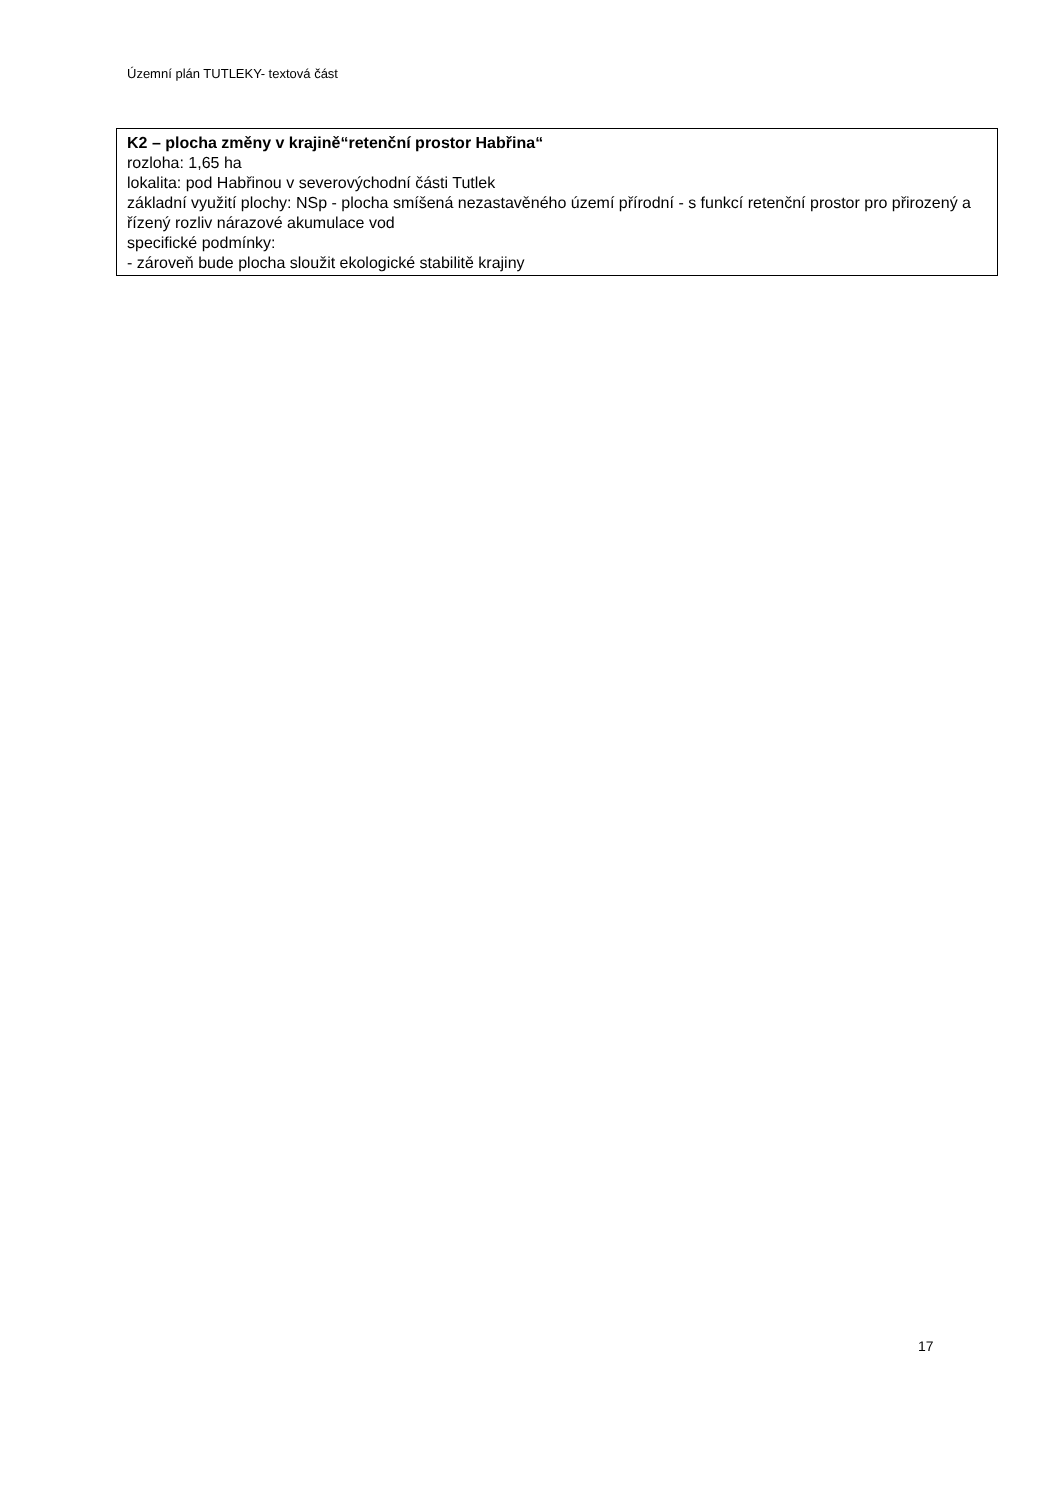Územní plán TUTLEKY- textová část
K2 – plocha změny v krajině“retenční prostor Habřina“
rozloha: 1,65 ha
lokalita: pod Habřinou v severovýchodní části Tutlek
základní využití plochy: NSp - plocha smíšená nezastavěného území přírodní - s funkcí retenční prostor pro přirozený a řízený rozliv nárazové akumulace vod
specifické podmínky:
- zároveň bude plocha sloužit ekologické stabilitě krajiny
17